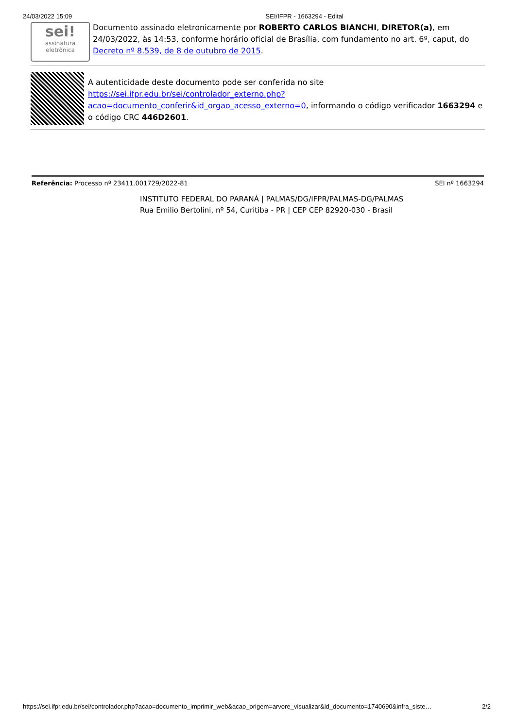24/03/2022 15:09 SEI/IFPR - 1663294 - Edital
sei!
assinatura eletrônica
Documento assinado eletronicamente por ROBERTO CARLOS BIANCHI, DIRETOR(a), em 24/03/2022, às 14:53, conforme horário oficial de Brasília, com fundamento no art. 6º, caput, do Decreto nº 8.539, de 8 de outubro de 2015.
A autenticidade deste documento pode ser conferida no site https://sei.ifpr.edu.br/sei/controlador_externo.php?acao=documento_conferir&id_orgao_acesso_externo=0, informando o código verificador 1663294 e o código CRC 446D2601.
Referência: Processo nº 23411.001729/2022-81 SEI nº 1663294
INSTITUTO FEDERAL DO PARANÁ | PALMAS/DG/IFPR/PALMAS-DG/PALMAS
Rua Emilio Bertolini, nº 54, Curitiba - PR | CEP CEP 82920-030 - Brasil
https://sei.ifpr.edu.br/sei/controlador.php?acao=documento_imprimir_web&acao_origem=arvore_visualizar&id_documento=1740690&infra_siste… 2/2